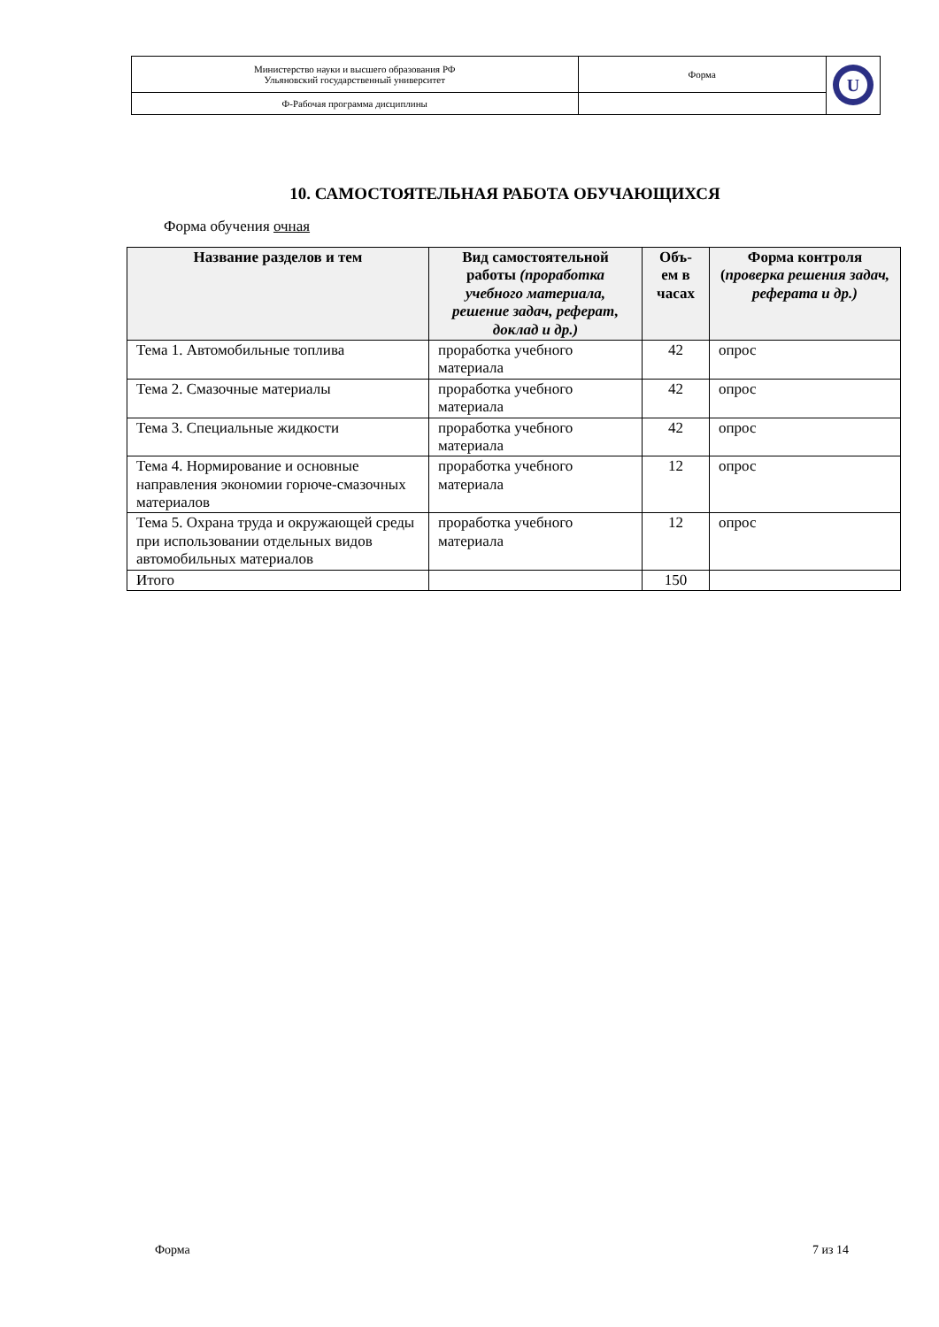| Министерство науки и высшего образования РФ Ульяновский государственный университет | Форма | U |
| Ф-Рабочая программа дисциплины | | |
10. САМОСТОЯТЕЛЬНАЯ РАБОТА ОБУЧАЮЩИХСЯ
Форма обучения очная
| Название разделов и тем | Вид самостоятельной работы (проработка учебного материала, решение задач, реферат, доклад и др.) | Объ-ем в часах | Форма контроля ( проверка решения задач, реферата и др.) |
| --- | --- | --- | --- |
| Тема 1. Автомобильные топлива | проработка учебного материала | 42 | опрос |
| Тема 2. Смазочные материалы | проработка учебного материала | 42 | опрос |
| Тема 3. Специальные жидкости | проработка учебного материала | 42 | опрос |
| Тема 4. Нормирование и основные направления экономии горюче-смазочных материалов | проработка учебного материала | 12 | опрос |
| Тема 5. Охрана труда и окружающей среды при использовании отдельных видов автомобильных материалов | проработка учебного материала | 12 | опрос |
| Итого | | 150 | |
Форма 7 из 14